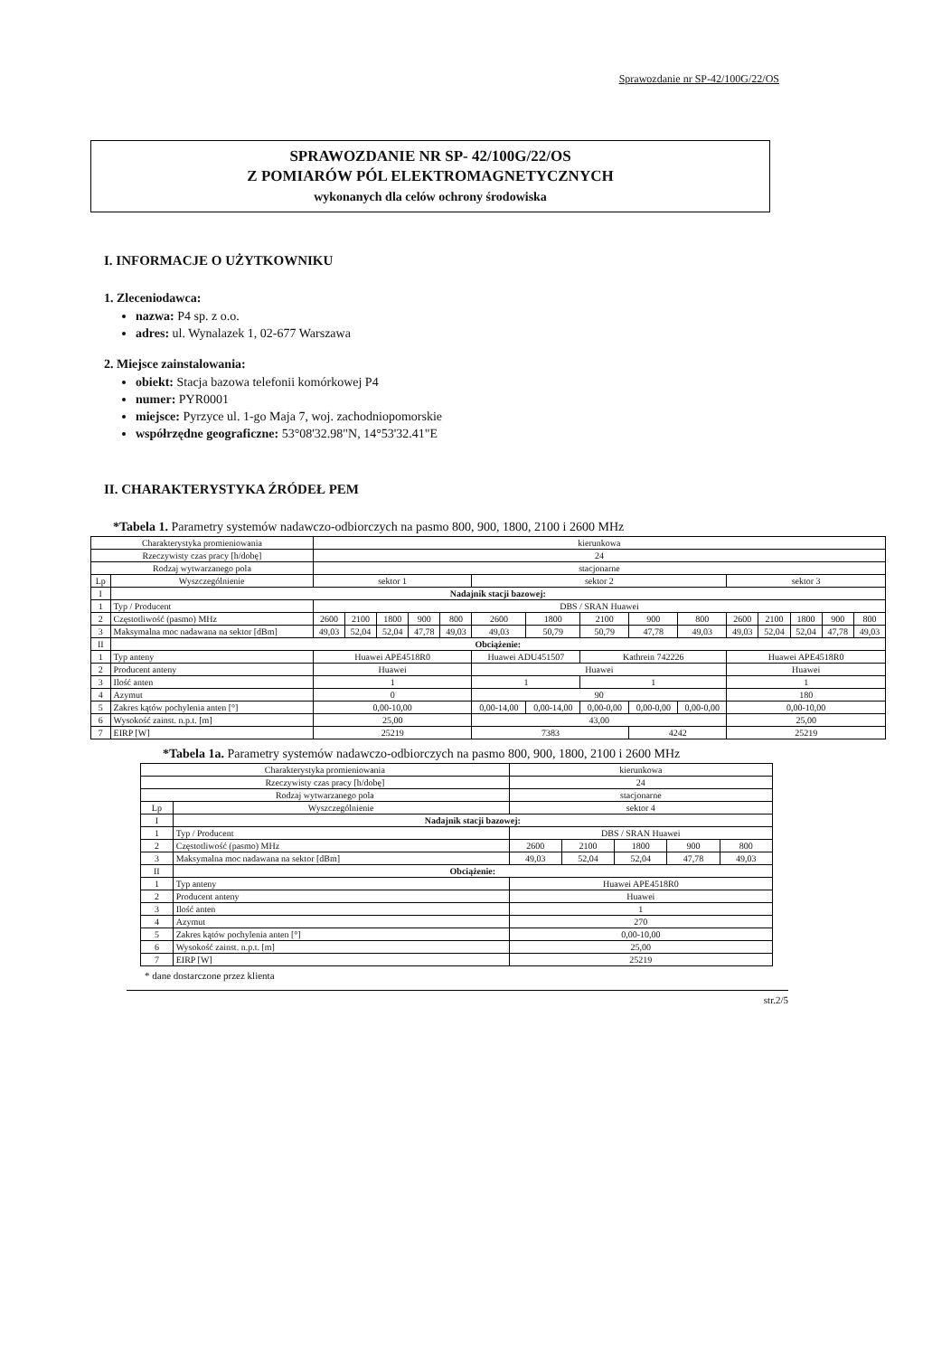Sprawozdanie nr SP-42/100G/22/OS
SPRAWOZDANIE NR SP- 42/100G/22/OS
Z POMIARÓW PÓL ELEKTROMAGNETYCZNYCH
wykonanych dla celów ochrony środowiska
I. INFORMACJE O UŻYTKOWNIKU
1. Zleceniodawca:
nazwa: P4 sp. z o.o.
adres: ul. Wynalazek 1, 02-677 Warszawa
2. Miejsce zainstalowania:
obiekt: Stacja bazowa telefonii komórkowej P4
numer: PYR0001
miejsce: Pyrzyce ul. 1-go Maja 7, woj. zachodniopomorskie
współrzędne geograficzne: 53°08'32.98"N, 14°53'32.41"E
II. CHARAKTERYSTYKA ŹRÓDEŁ PEM
*Tabela 1. Parametry systemów nadawczo-odbiorczych na pasmo 800, 900, 1800, 2100 i 2600 MHz
| Charakterystyka promieniowania | | kierunkowa | | | | | | | | | | | | | | |
| Rzeczywisty czas pracy [h/dobę] | | 24 | | | | | | | | | | | | | | |
| Rodzaj wytwarzanego pola | | stacjonarne | | | | | | | | | | | | | | |
| Lp | Wyszczególnienie | sektor 1 | | | | | sektor 2 | | | | | sektor 3 | | | | |
| I | Nadajnik stacji bazowej: | | | | | | | | | | | | | | | |
| 1 | Typ / Producent | DBS / SRAN Huawei | | | | | | | | | | | | | | |
| 2 | Częstotliwość (pasmo) MHz | 2600 | 2100 | 1800 | 900 | 800 | 2600 | 1800 | 2100 | 900 | 800 | 2600 | 2100 | 1800 | 900 | 800 |
| 3 | Maksymalna moc nadawana na sektor [dBm] | 49,03 | 52,04 | 52,04 | 47,78 | 49,03 | 49,03 | 50,79 | 50,79 | 47,78 | 49,03 | 49,03 | 52,04 | 52,04 | 47,78 | 49,03 |
| II | Obciążenie: | | | | | | | | | | | | | | | |
| 1 | Typ anteny | Huawei APE4518R0 | | | | | Huawei ADU451507 | | Kathrein 742226 | | | Huawei APE4518R0 | | | | |
| 2 | Producent anteny | Huawei | | | | | Huawei | | | | | Huawei | | | | |
| 3 | Ilość anten | 1 | | | | | 1 | | 1 | | | 1 | | | | |
| 4 | Azymut | 0 | | | | | 90 | | | | | 180 | | | | |
| 5 | Zakres kątów pochylenia anten [°] | 0,00-10,00 | | | | | 0,00-14,00 | 0,00-14,00 | 0,00-0,00 | 0,00-0,00 | 0,00-0,00 | 0,00-10,00 | | | | |
| 6 | Wysokość zainst. n.p.t. [m] | 25,00 | | | | | 43,00 | | | | | 25,00 | | | | |
| 7 | EIRP [W] | 25219 | | | | | 7383 | | | 4242 | | 25219 | | | | |
*Tabela 1a. Parametry systemów nadawczo-odbiorczych na pasmo 800, 900, 1800, 2100 i 2600 MHz
| Charakterystyka promieniowania | | kierunkowa | | | | |
| Rzeczywisty czas pracy [h/dobę] | | 24 | | | | |
| Rodzaj wytwarzanego pola | | stacjonarne | | | | |
| Lp | Wyszczególnienie | sektor 4 | | | | |
| I | Nadajnik stacji bazowej: | | | | | |
| 1 | Typ / Producent | DBS / SRAN Huawei | | | | |
| 2 | Częstotliwość (pasmo) MHz | 2600 | 2100 | 1800 | 900 | 800 |
| 3 | Maksymalna moc nadawana na sektor [dBm] | 49,03 | 52,04 | 52,04 | 47,78 | 49,03 |
| II | Obciążenie: | | | | | |
| 1 | Typ anteny | Huawei APE4518R0 | | | | |
| 2 | Producent anteny | Huawei | | | | |
| 3 | Ilość anten | 1 | | | | |
| 4 | Azymut | 270 | | | | |
| 5 | Zakres kątów pochylenia anten [°] | 0,00-10,00 | | | | |
| 6 | Wysokość zainst. n.p.t. [m] | 25,00 | | | | |
| 7 | EIRP [W] | 25219 | | | | |
* dane dostarczone przez klienta
str.2/5